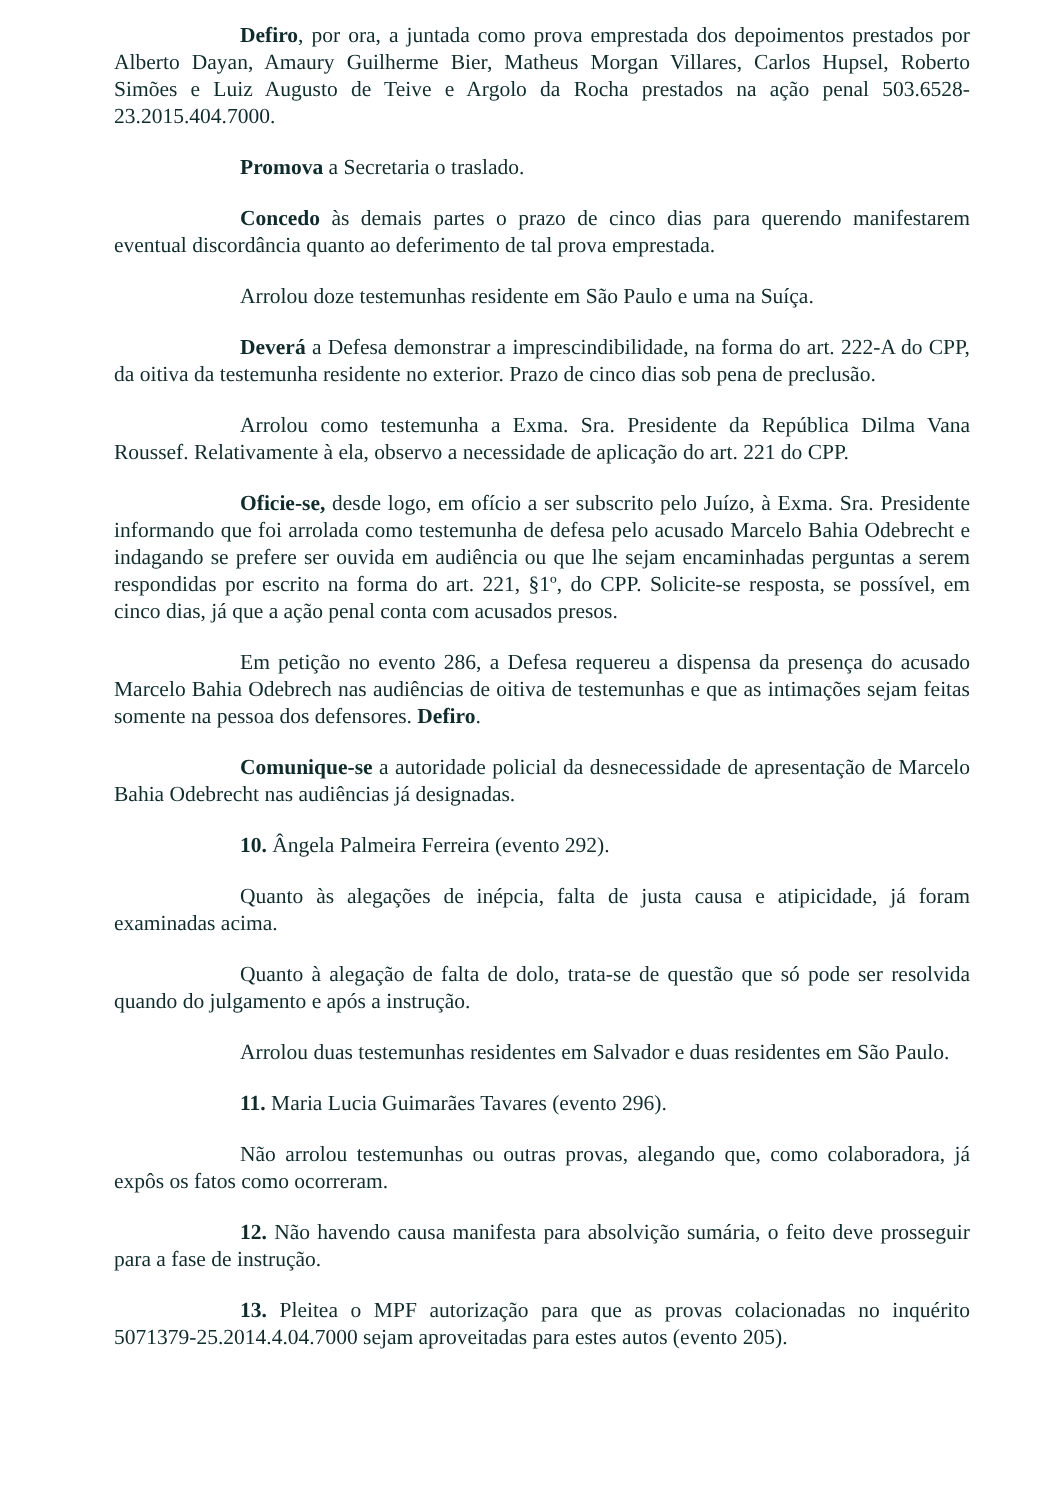Defiro, por ora, a juntada como prova emprestada dos depoimentos prestados por Alberto Dayan, Amaury Guilherme Bier, Matheus Morgan Villares, Carlos Hupsel, Roberto Simões e Luiz Augusto de Teive e Argolo da Rocha prestados na ação penal 503.6528-23.2015.404.7000.
Promova a Secretaria o traslado.
Concedo às demais partes o prazo de cinco dias para querendo manifestarem eventual discordância quanto ao deferimento de tal prova emprestada.
Arrolou doze testemunhas residente em São Paulo e uma na Suíça.
Deverá a Defesa demonstrar a imprescindibilidade, na forma do art. 222-A do CPP, da oitiva da testemunha residente no exterior. Prazo de cinco dias sob pena de preclusão.
Arrolou como testemunha a Exma. Sra. Presidente da República Dilma Vana Roussef. Relativamente à ela, observo a necessidade de aplicação do art. 221 do CPP.
Oficie-se, desde logo, em ofício a ser subscrito pelo Juízo, à Exma. Sra. Presidente informando que foi arrolada como testemunha de defesa pelo acusado Marcelo Bahia Odebrecht e indagando se prefere ser ouvida em audiência ou que lhe sejam encaminhadas perguntas a serem respondidas por escrito na forma do art. 221, §1º, do CPP. Solicite-se resposta, se possível, em cinco dias, já que a ação penal conta com acusados presos.
Em petição no evento 286, a Defesa requereu a dispensa da presença do acusado Marcelo Bahia Odebrech nas audiências de oitiva de testemunhas e que as intimações sejam feitas somente na pessoa dos defensores. Defiro.
Comunique-se a autoridade policial da desnecessidade de apresentação de Marcelo Bahia Odebrecht nas audiências já designadas.
10. Ângela Palmeira Ferreira (evento 292).
Quanto às alegações de inépcia, falta de justa causa e atipicidade, já foram examinadas acima.
Quanto à alegação de falta de dolo, trata-se de questão que só pode ser resolvida quando do julgamento e após a instrução.
Arrolou duas testemunhas residentes em Salvador e duas residentes em São Paulo.
11. Maria Lucia Guimarães Tavares (evento 296).
Não arrolou testemunhas ou outras provas, alegando que, como colaboradora, já expôs os fatos como ocorreram.
12. Não havendo causa manifesta para absolvição sumária, o feito deve prosseguir para a fase de instrução.
13. Pleitea o MPF autorização para que as provas colacionadas no inquérito 5071379-25.2014.4.04.7000 sejam aproveitadas para estes autos (evento 205).